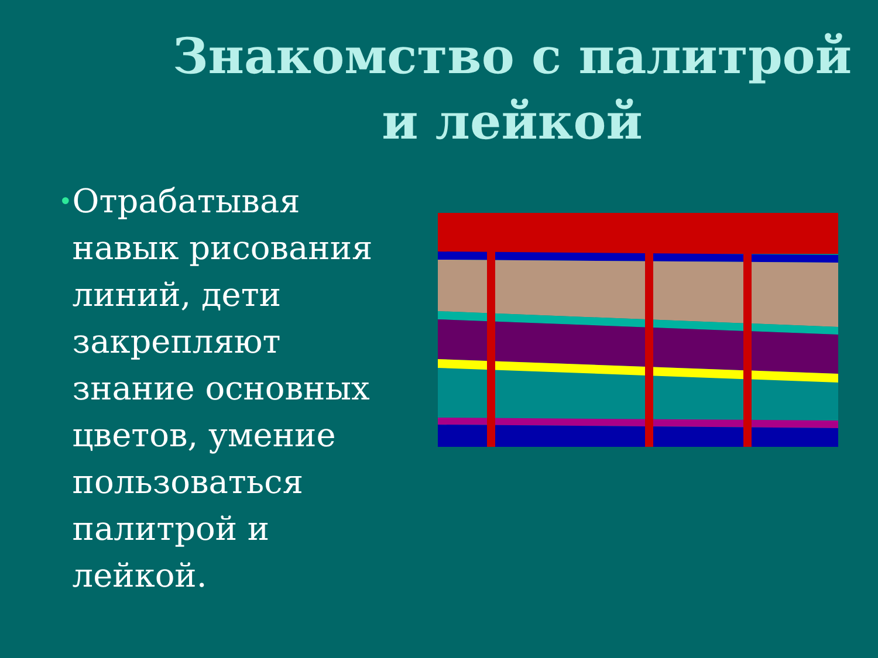Знакомство с палитрой и лейкой
•
Отрабатывая навык рисования линий, дети закрепляют знание основных цветов, умение пользоваться палитрой и лейкой.